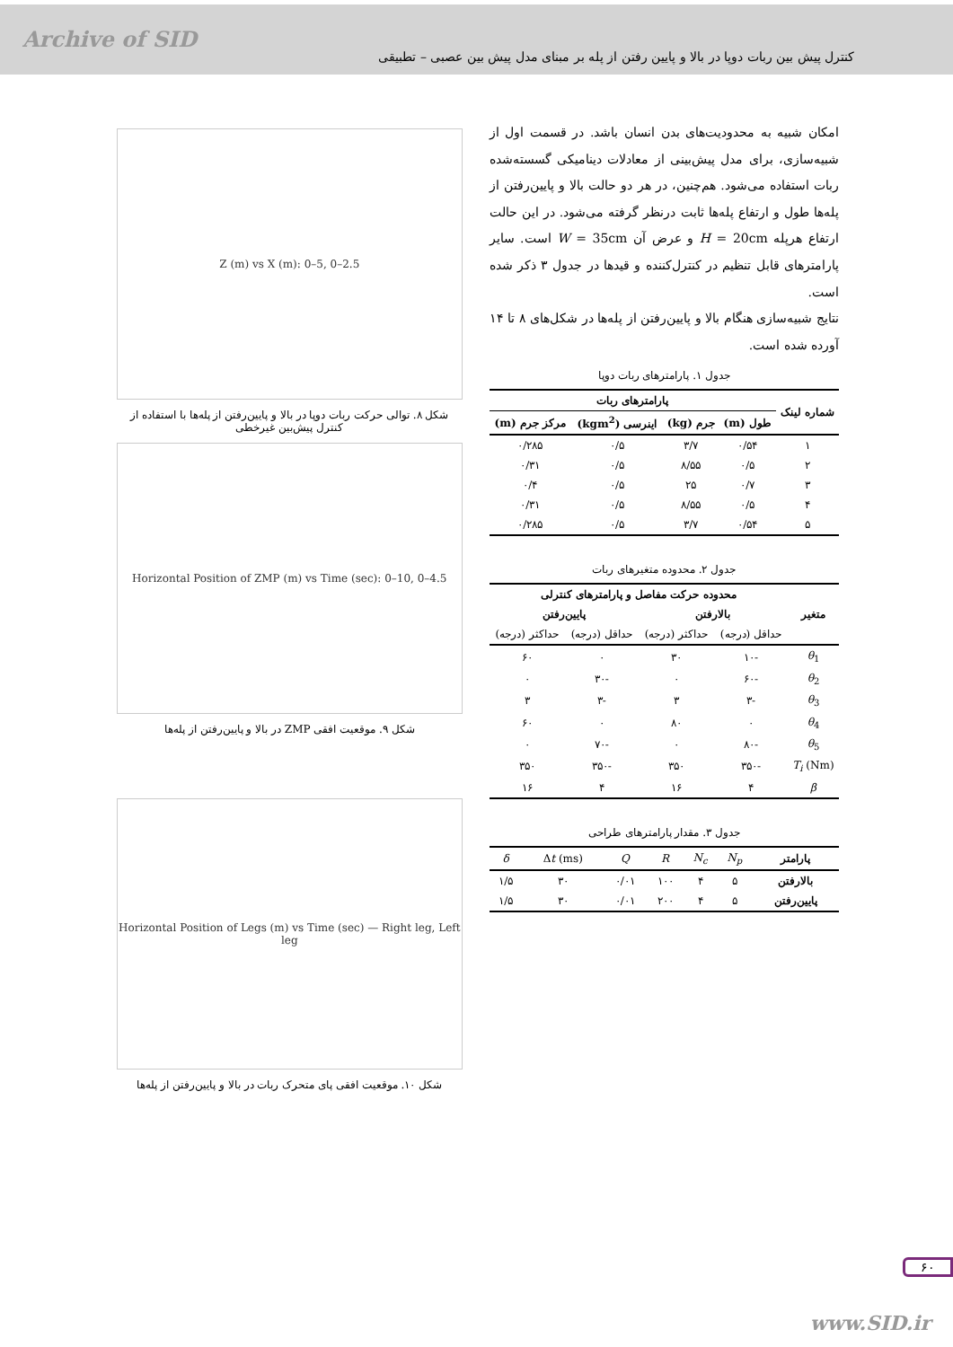Archive of SID
کنترل پیش بین ربات دوپا در بالا و پایین رفتن از پله بر مبنای مدل پیش بین عصبی – تطبیقی
امکان شبیه به محدودیت‌های بدن انسان باشد. در قسمت اول از شبیه‌سازی، برای مدل پیش‌بینی از معادلات دینامیکی گسسته‌شده ربات استفاده می‌شود. هم‌چنین، در هر دو حالت بالا و پایین‌رفتن از پله‌ها طول و ارتفاع پله‌ها ثابت درنظر گرفته می‌شود. در این حالت ارتفاع هرپله H = 20cm و عرض آن W = 35cm است. سایر پارامترهای قابل تنظیم در کنترل‌کننده و قیدها در جدول ۳ ذکر شده است.
نتایج شبیه‌سازی هنگام بالا و پایین‌رفتن از پله‌ها در شکل‌های ۸ تا ۱۴ آورده شده است.
جدول ۱. پارامترهای ربات دوپا
| شماره لینک | پارامترهای ربات | | | |
| --- | --- | --- | --- | --- |
| | طول (m) | جرم (kg) | اینرسی (kgm<sup>2</sup>) | مرکز جرم (m) |
| ۱ | ۰/۵۴ | ۳/۷ | ۰/۵ | ۰/۲۸۵ |
| ۲ | ۰/۵ | ۸/۵۵ | ۰/۵ | ۰/۳۱ |
| ۳ | ۰/۷ | ۲۵ | ۰/۵ | ۰/۴ |
| ۴ | ۰/۵ | ۸/۵۵ | ۰/۵ | ۰/۳۱ |
| ۵ | ۰/۵۴ | ۳/۷ | ۰/۵ | ۰/۲۸۵ |
جدول ۲. محدوده متغیرهای ربات
| متغیر | محدوده حرکت مفاصل و پارامترهای کنترلی | | | |
| --- | --- | --- | --- | --- |
| | بالارفتن | | پایین‌رفتن | |
| | حداقل (درجه) | حداکثر (درجه) | حداقل (درجه) | حداکثر (درجه) |
| θ<sub>1</sub> | -۱۰ | ۳۰ | ۰ | ۶۰ |
| θ<sub>2</sub> | -۶۰ | ۰ | -۳۰ | ۰ |
| θ<sub>3</sub> | -۳ | ۳ | -۳ | ۳ |
| θ<sub>4</sub> | ۰ | ۸۰ | ۰ | ۶۰ |
| θ<sub>5</sub> | -۸۰ | ۰ | -۷۰ | ۰ |
| T<sub>i</sub> (Nm) | -۳۵۰ | ۳۵۰ | -۳۵۰ | ۳۵۰ |
| β | ۴ | ۱۶ | ۴ | ۱۶ |
جدول ۳. مقدار پارامترهای طراحی
| پارامتر | N<sub>p</sub> | N<sub>c</sub> | R | Q | Δ t (ms) | δ |
| بالارفتن | ۵ | ۴ | ۱۰۰ | ۰/۰۱ | ۳۰ | ۱/۵ |
| پایین‌رفتن | ۵ | ۴ | ۲۰۰ | ۰/۰۱ | ۳۰ | ۱/۵ |
Z (m) vs X (m): 0–5, 0–2.5
شکل ۸. توالی حرکت ربات دوپا در بالا و پایین‌رفتن از پله‌ها با استفاده از کنترل پیش‌بین غیرخطی
Horizontal Position of ZMP (m) vs Time (sec): 0–10, 0–4.5
شکل ۹. موقعیت افقی ZMP در بالا و پایین‌رفتن از پله‌ها
Horizontal Position of Legs (m) vs Time (sec) — Right leg, Left leg
شکل ۱۰. موقعیت افقی پای متحرک ربات در بالا و پایین‌رفتن از پله‌ها
۶۰
www.SID.ir